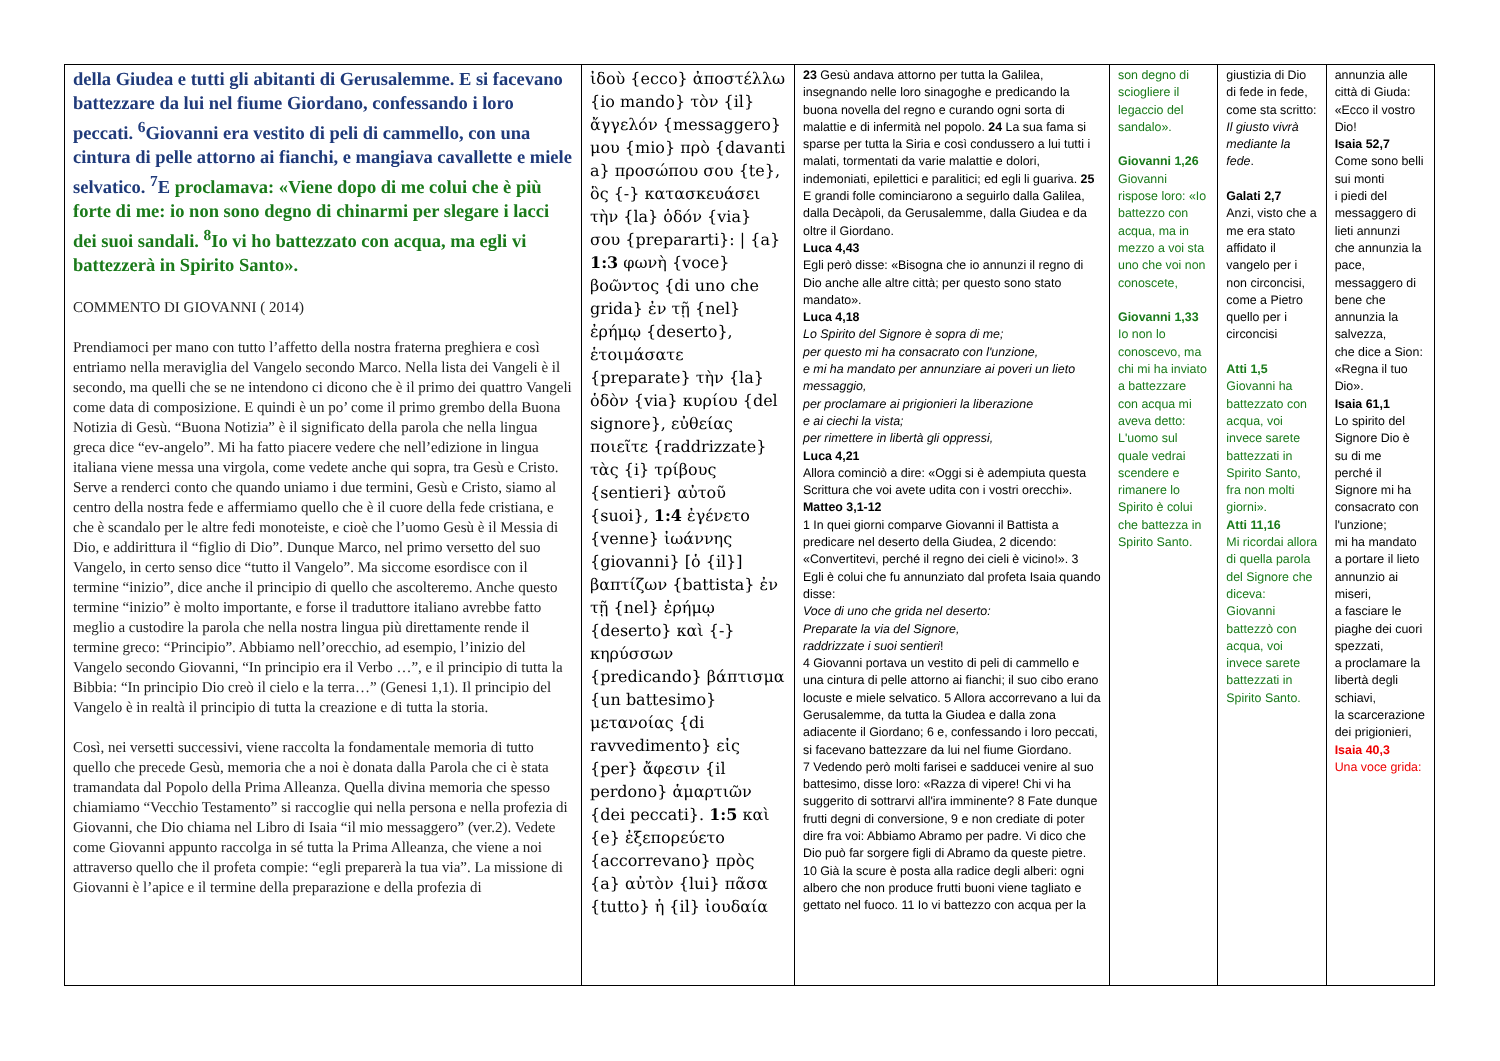| della Giudea e tutti gli abitanti di Gerusalemme. E si facevano battezzare da lui nel fiume Giordano, confessando i loro peccati. <sup>6</sup>Giovanni era vestito di peli di cammello, con una cintura di pelle attorno ai fianchi, e mangiava cavallette e miele selvatico. <sup>7</sup>E proclamava: «Viene dopo di me colui che è più forte di me: io non sono degno di chinarmi per slegare i lacci dei suoi sandali. <sup>8</sup>Io vi ho battezzato con acqua, ma egli vi battezzerà in Spirito Santo». COMMENTO DI GIOVANNI ( 2014) Prendiamoci per mano con tutto l’affetto della nostra fraterna preghiera e così entriamo nella meraviglia del Vangelo secondo Marco. Nella lista dei Vangeli è il secondo, ma quelli che se ne intendono ci dicono che è il primo dei quattro Vangeli come data di composizione. E quindi è un po’ come il primo grembo della Buona Notizia di Gesù. “Buona Notizia” è il significato della parola che nella lingua greca dice “ev-angelo”. Mi ha fatto piacere vedere che nell’edizione in lingua italiana viene messa una virgola, come vedete anche qui sopra, tra Gesù e Cristo. Serve a renderci conto che quando uniamo i due termini, Gesù e Cristo, siamo al centro della nostra fede e affermiamo quello che è il cuore della fede cristiana, e che è scandalo per le altre fedi monoteiste, e cioè che l’uomo Gesù è il Messia di Dio, e addirittura il “figlio di Dio”. Dunque Marco, nel primo versetto del suo Vangelo, in certo senso dice “tutto il Vangelo”. Ma siccome esordisce con il termine “inizio”, dice anche il principio di quello che ascolteremo. Anche questo termine “inizio” è molto importante, e forse il traduttore italiano avrebbe fatto meglio a custodire la parola che nella nostra lingua più direttamente rende il termine greco: “Principio”. Abbiamo nell’orecchio, ad esempio, l’inizio del Vangelo secondo Giovanni, “In principio era il Verbo …”, e il principio di tutta la Bibbia: “In principio Dio creò il cielo e la terra…” (Genesi 1,1). Il principio del Vangelo è in realtà il principio di tutta la creazione e di tutta la storia. Così, nei versetti successivi, viene raccolta la fondamentale memoria di tutto quello che precede Gesù, memoria che a noi è donata dalla Parola che ci è stata tramandata dal Popolo della Prima Alleanza. Quella divina memoria che spesso chiamiamo “Vecchio Testamento” si raccoglie qui nella persona e nella profezia di Giovanni, che Dio chiama nel Libro di Isaia “il mio messaggero” (ver.2). Vedete come Giovanni appunto raccolga in sé tutta la Prima Alleanza, che viene a noi attraverso quello che il profeta compie: “egli preparerà la tua via”. La missione di Giovanni è l’apice e il termine della preparazione e della profezia di | ἰδοὺ {ecco} ἀποστέλλω {io mando} τὸν {il} ἄγγελόν {messaggero} μου {mio} πρὸ {davanti a} προσώπου σου {te}, ὃς {-} κατασκευάσει τὴν {la} ὁδόν {via} σου {prepararti}: / {a} 1:3 φωνὴ {voce} βοῶντος {di uno che grida} ἐν τῇ {nel} ἐρήμῳ {deserto}, ἑτοιμάσατε {preparate} τὴν {la} ὁδὸν {via} κυρίου {del signore}, εὐθείας ποιεῖτε {raddrizzate} τὰς {i} τρίβους {sentieri} αὐτοῦ {suoi}, 1:4 ἐγένετο {venne} ἰωάννης {giovanni} [ὁ {il}] βαπτίζων {battista} ἐν τῇ {nel} ἐρήμῳ {deserto} καὶ {-} κηρύσσων {predicando} βάπτισμα {un battesimo} μετανοίας {di ravvedimento} εἰς {per} ἄφεσιν {il perdono} ἁμαρτιῶν {dei peccati}. 1:5 καὶ {e} ἐξεπορεύετο {accorrevano} πρὸς {a} αὐτὸν {lui} πᾶσα {tutto} ἡ {il} ἰουδαία | 23 Gesù andava attorno per tutta la Galilea, insegnando nelle loro sinagoghe e predicando la buona novella del regno e curando ogni sorta di malattie e di infermità nel popolo. 24 La sua fama si sparse per tutta la Siria e così condussero a lui tutti i malati, tormentati da varie malattie e dolori, indemoniati, epilettici e paralitici; ed egli li guariva. 25 E grandi folle cominciarono a seguirlo dalla Galilea, dalla Decàpoli, da Gerusalemme, dalla Giudea e da oltre il Giordano. Luca 4,43 Egli però disse: «Bisogna che io annunzi il regno di Dio anche alle altre città; per questo sono stato mandato». Luca 4,18 Lo Spirito del Signore è sopra di me; per questo mi ha consacrato con l'unzione, e mi ha mandato per annunziare ai poveri un lieto messaggio, per proclamare ai prigionieri la liberazione e ai ciechi la vista; per rimettere in libertà gli oppressi, Luca 4,21 Allora cominciò a dire: «Oggi si è adempiuta questa Scrittura che voi avete udita con i vostri orecchi». Matteo 3,1-12 1 In quei giorni comparve Giovanni il Battista a predicare nel deserto della Giudea, 2 dicendo: «Convertitevi, perché il regno dei cieli è vicino!». 3 Egli è colui che fu annunziato dal profeta Isaia quando disse: Voce di uno che grida nel deserto: Preparate la via del Signore, raddrizzate i suoi sentieri ! 4 Giovanni portava un vestito di peli di cammello e una cintura di pelle attorno ai fianchi; il suo cibo erano locuste e miele selvatico. 5 Allora accorrevano a lui da Gerusalemme, da tutta la Giudea e dalla zona adiacente il Giordano; 6 e, confessando i loro peccati, si facevano battezzare da lui nel fiume Giordano. 7 Vedendo però molti farisei e sadducei venire al suo battesimo, disse loro: «Razza di vipere! Chi vi ha suggerito di sottrarvi all'ira imminente? 8 Fate dunque frutti degni di conversione, 9 e non crediate di poter dire fra voi: Abbiamo Abramo per padre. Vi dico che Dio può far sorgere figli di Abramo da queste pietre. 10 Già la scure è posta alla radice degli alberi: ogni albero che non produce frutti buoni viene tagliato e gettato nel fuoco. 11 Io vi battezzo con acqua per la | son degno di sciogliere il legaccio del sandalo». Giovanni 1,26 Giovanni rispose loro: «Io battezzo con acqua, ma in mezzo a voi sta uno che voi non conoscete, Giovanni 1,33 Io non lo conoscevo, ma chi mi ha inviato a battezzare con acqua mi aveva detto: L'uomo sul quale vedrai scendere e rimanere lo Spirito è colui che battezza in Spirito Santo. | giustizia di Dio di fede in fede, come sta scritto: Il giusto vivrà mediante la fede . Galati 2,7 Anzi, visto che a me era stato affidato il vangelo per i non circoncisi, come a Pietro quello per i circoncisi Atti 1,5 Giovanni ha battezzato con acqua, voi invece sarete battezzati in Spirito Santo, fra non molti giorni». Atti 11,16 Mi ricordai allora di quella parola del Signore che diceva: Giovanni battezzò con acqua, voi invece sarete battezzati in Spirito Santo. | annunzia alle città di Giuda: «Ecco il vostro Dio! Isaia 52,7 Come sono belli sui monti i piedi del messaggero di lieti annunzi che annunzia la pace, messaggero di bene che annunzia la salvezza, che dice a Sion: «Regna il tuo Dio». Isaia 61,1 Lo spirito del Signore Dio è su di me perché il Signore mi ha consacrato con l'unzione; mi ha mandato a portare il lieto annunzio ai miseri, a fasciare le piaghe dei cuori spezzati, a proclamare la libertà degli schiavi, la scarcerazione dei prigionieri, Isaia 40,3 Una voce grida: |